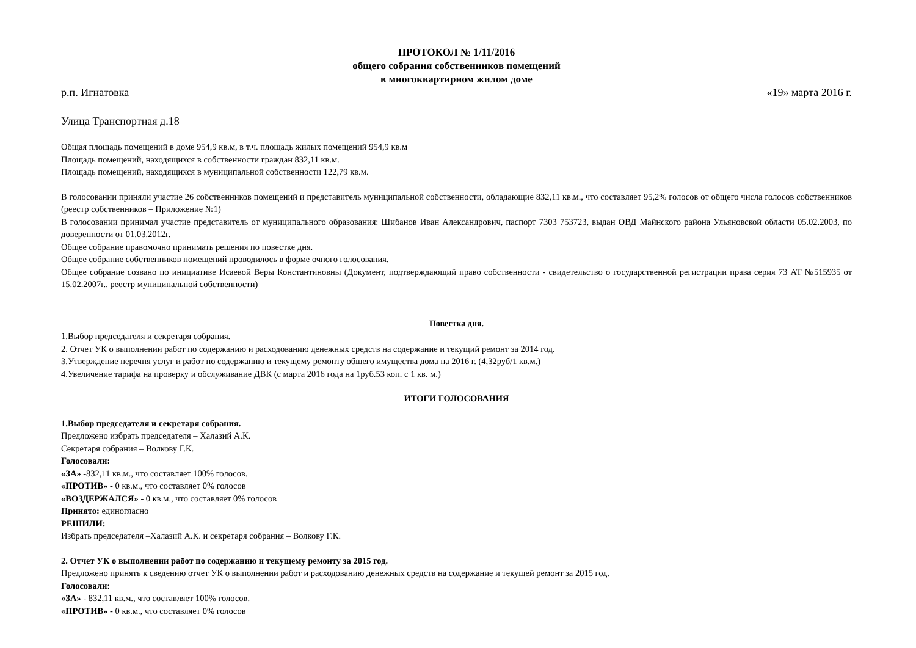ПРОТОКОЛ № 1/11/2016
общего собрания собственников помещений
в многоквартирном жилом доме
р.п. Игнатовка «19» марта 2016 г.
Улица Транспортная д.18
Общая площадь помещений в доме 954,9 кв.м, в т.ч. площадь жилых помещений 954,9 кв.м
Площадь помещений, находящихся в собственности граждан 832,11 кв.м.
Площадь помещений, находящихся в муниципальной собственности 122,79 кв.м.
В голосовании приняли участие 26 собственников помещений и представитель муниципальной собственности, обладающие 832,11 кв.м., что составляет 95,2% голосов от общего числа голосов собственников (реестр собственников – Приложение №1)
В голосовании принимал участие представитель от муниципального образования: Шибанов Иван Александрович, паспорт 7303 753723, выдан ОВД Майнского района Ульяновской области 05.02.2003, по доверенности от 01.03.2012г.
Общее собрание правомочно принимать решения по повестке дня.
Общее собрание собственников помещений проводилось в форме очного голосования.
Общее собрание созвано по инициативе Исаевой Веры Константиновны (Документ, подтверждающий право собственности - свидетельство о государственной регистрации права серия 73 АТ №515935 от 15.02.2007г., реестр муниципальной собственности)
Повестка дня.
1.Выбор председателя и секретаря собрания.
2. Отчет УК о выполнении работ по содержанию и расходованию денежных средств на содержание и текущий ремонт за 2014 год.
3.Утверждение перечня услуг и работ по содержанию и текущему ремонту общего имущества дома на 2016 г. (4,32руб/1 кв.м.)
4.Увеличение тарифа на проверку и обслуживание ДВК (с марта 2016 года на 1руб.53 коп. с 1 кв. м.)
ИТОГИ ГОЛОСОВАНИЯ
1.Выбор председателя и секретаря собрания.
Предложено избрать председателя – Халазий А.К.
Секретаря собрания – Волкову Г.К.
Голосовали:
«ЗА» -832,11 кв.м., что составляет 100% голосов.
«ПРОТИВ» - 0 кв.м., что составляет 0% голосов
«ВОЗДЕРЖАЛСЯ» - 0 кв.м., что составляет 0% голосов
Принято: единогласно
РЕШИЛИ:
Избрать председателя –Халазий А.К. и секретаря собрания – Волкову Г.К.
2. Отчет УК о выполнении работ по содержанию и текущему ремонту за 2015 год.
Предложено принять к сведению отчет УК о выполнении работ и расходованию денежных средств на содержание и текущей ремонт за 2015 год.
Голосовали:
«ЗА» - 832,11 кв.м., что составляет 100% голосов.
«ПРОТИВ» - 0 кв.м., что составляет 0% голосов